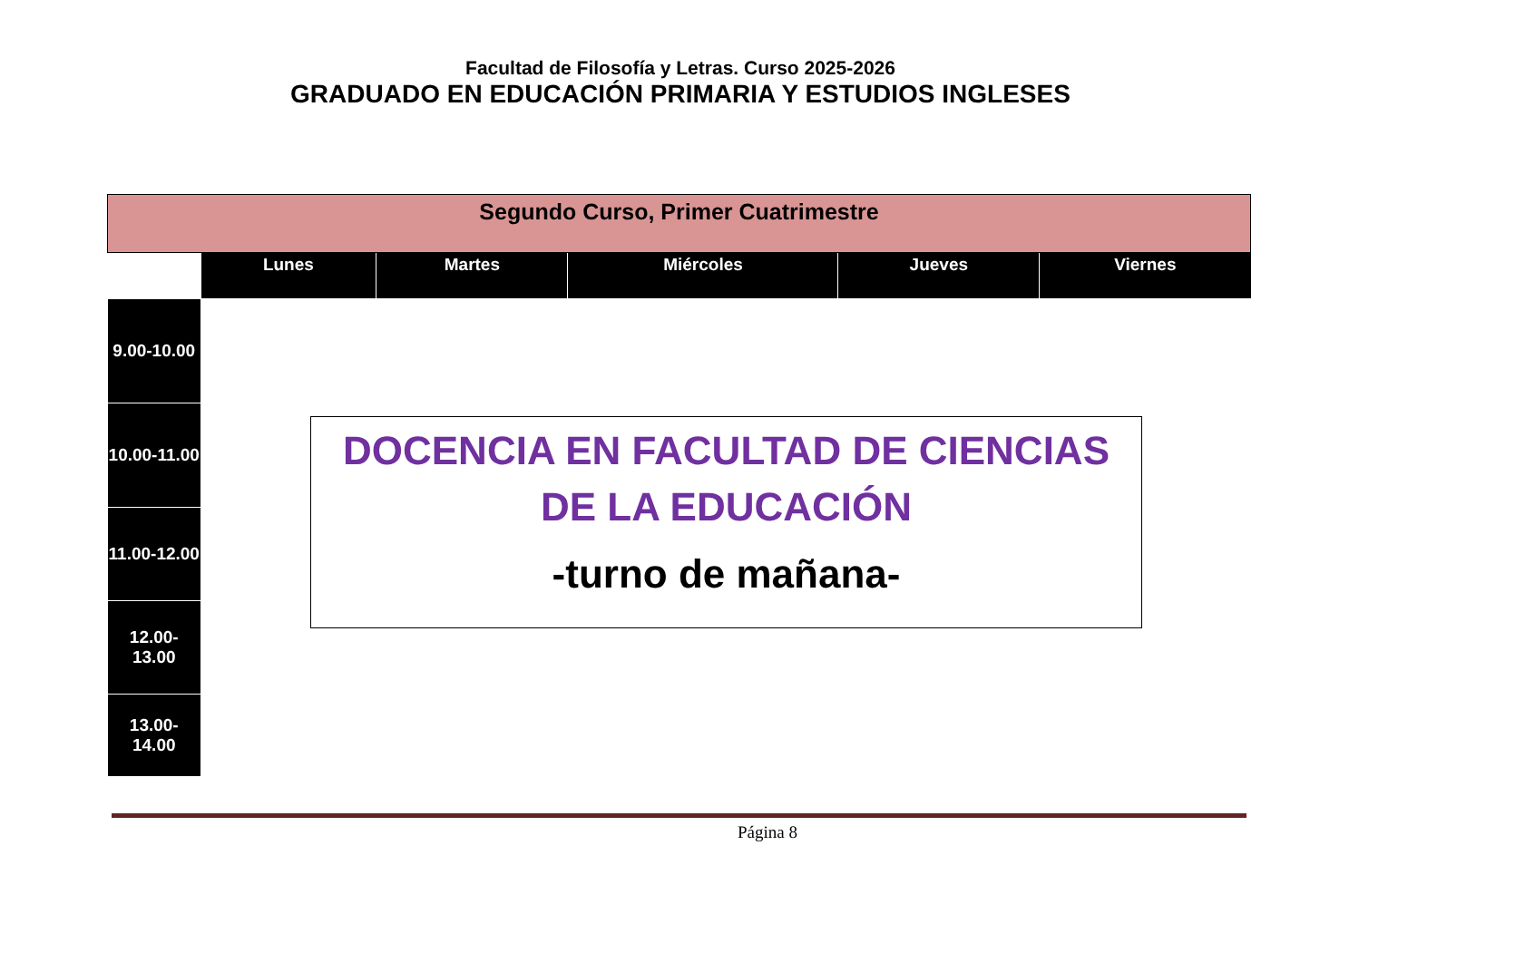Facultad de Filosofía y Letras. Curso 2025-2026
GRADUADO EN EDUCACIÓN PRIMARIA Y ESTUDIOS INGLESES
| Segundo Curso, Primer Cuatrimestre | | | | | |
| | Lunes | Martes | Miércoles | Jueves | Viernes |
| 9.00-10.00 | | | | | |
| 10.00-11.00 | | | | | |
| 11.00-12.00 | | | | | |
| 12.00-13.00 | | | | | |
| 13.00-14.00 | | | | | |
DOCENCIA EN FACULTAD DE CIENCIAS DE LA EDUCACIÓN
-turno de mañana-
Página 8